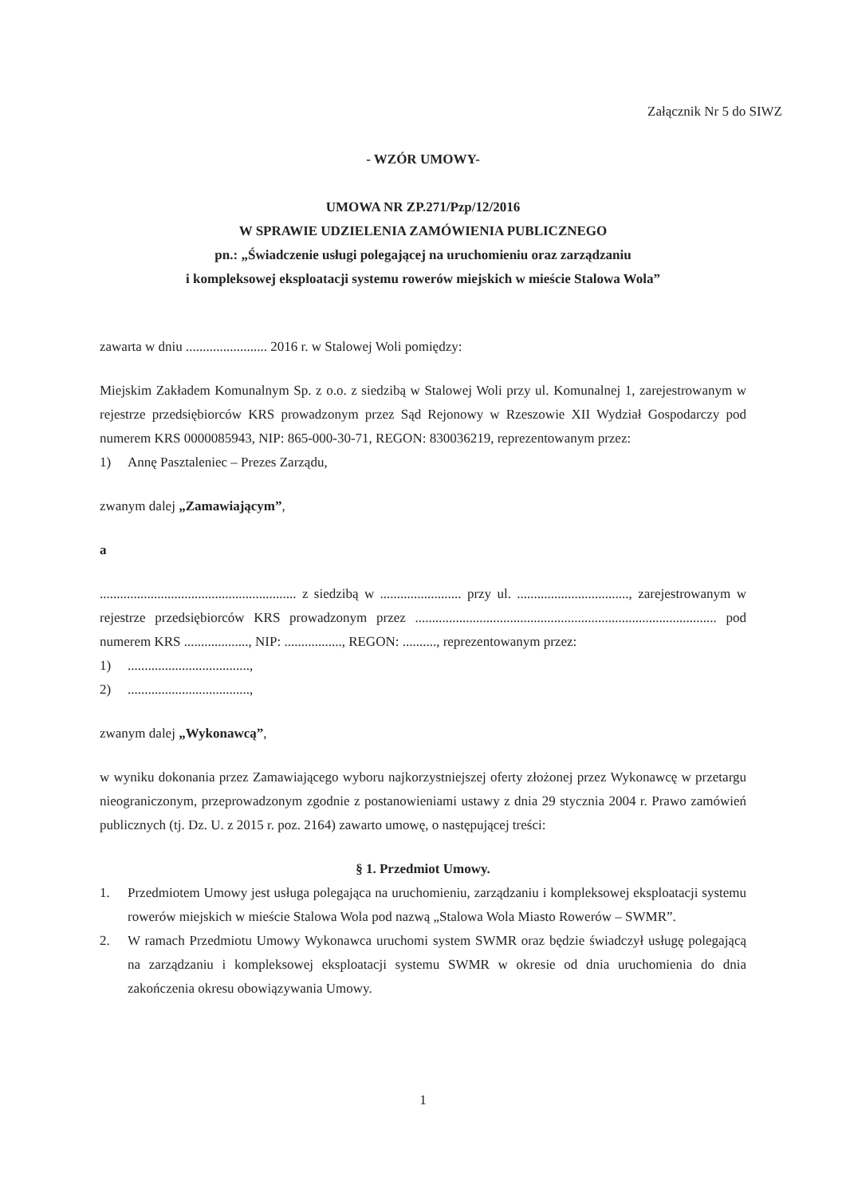Załącznik Nr 5 do SIWZ
- WZÓR UMOWY-
UMOWA NR ZP.271/Pzp/12/2016
W SPRAWIE UDZIELENIA ZAMÓWIENIA PUBLICZNEGO
pn.: „Świadczenie usługi polegającej na uruchomieniu oraz zarządzaniu
i kompleksowej eksploatacji systemu rowerów miejskich w mieście Stalowa Wola”
zawarta w dniu ........................ 2016 r. w Stalowej Woli pomiędzy:
Miejskim Zakładem Komunalnym Sp. z o.o. z siedzibą w Stalowej Woli przy ul. Komunalnej 1, zarejestrowanym w rejestrze przedsiębiorców KRS prowadzonym przez Sąd Rejonowy w Rzeszowie XII Wydział Gospodarczy pod numerem KRS 0000085943, NIP: 865-000-30-71, REGON: 830036219, reprezentowanym przez:
1) Annę Pasztaleniec – Prezes Zarządu,
zwanym dalej „Zamawiającym”,
a
.......................................................... z siedzibą w ........................ przy ul. ................................., zarejestrowanym w rejestrze przedsiębiorców KRS prowadzonym przez ......................................................................................... pod numerem KRS ..................., NIP: ................., REGON: .........., reprezentowanym przez:
1)....................................,
2)....................................,
zwanym dalej „Wykonawcą”,
w wyniku dokonania przez Zamawiającego wyboru najkorzystniejszej oferty złożonej przez Wykonawcę w przetargu nieograniczonym, przeprowadzonym zgodnie z postanowieniami ustawy z dnia 29 stycznia 2004 r. Prawo zamówień publicznych (tj. Dz. U. z 2015 r. poz. 2164) zawarto umowę, o następującej treści:
§ 1. Przedmiot Umowy.
1. Przedmiotem Umowy jest usługa polegająca na uruchomieniu, zarządzaniu i kompleksowej eksploatacji systemu rowerów miejskich w mieście Stalowa Wola pod nazwą „Stalowa Wola Miasto Rowerów – SWMR”.
2. W ramach Przedmiotu Umowy Wykonawca uruchomi system SWMR oraz będzie świadczył usługę polegającą na zarządzaniu i kompleksowej eksploatacji systemu SWMR w okresie od dnia uruchomienia do dnia zakończenia okresu obowiązywania Umowy.
1